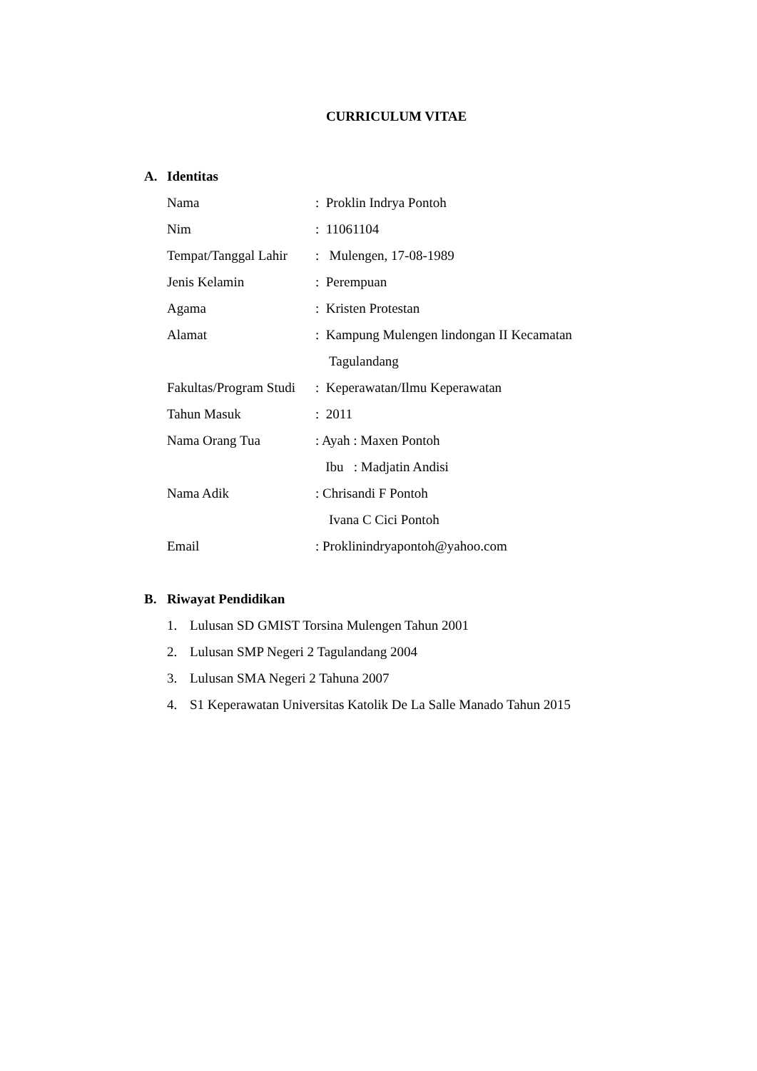CURRICULUM VITAE
A. Identitas
| Nama | : Proklin Indrya Pontoh |
| Nim | : 11061104 |
| Tempat/Tanggal Lahir | : Mulengen, 17-08-1989 |
| Jenis Kelamin | : Perempuan |
| Agama | : Kristen Protestan |
| Alamat | : Kampung Mulengen lindongan II Kecamatan Tagulandang |
| Fakultas/Program Studi | : Keperawatan/Ilmu Keperawatan |
| Tahun Masuk | : 2011 |
| Nama Orang Tua | : Ayah : Maxen Pontoh Ibu : Madjatin Andisi |
| Nama Adik | : Chrisandi F Pontoh Ivana C Cici Pontoh |
| Email | : Proklinindryapontoh@yahoo.com |
B. Riwayat Pendidikan
1. Lulusan SD GMIST Torsina Mulengen Tahun 2001
2. Lulusan SMP Negeri 2 Tagulandang 2004
3. Lulusan SMA Negeri 2 Tahuna 2007
4. S1 Keperawatan Universitas Katolik De La Salle Manado Tahun 2015